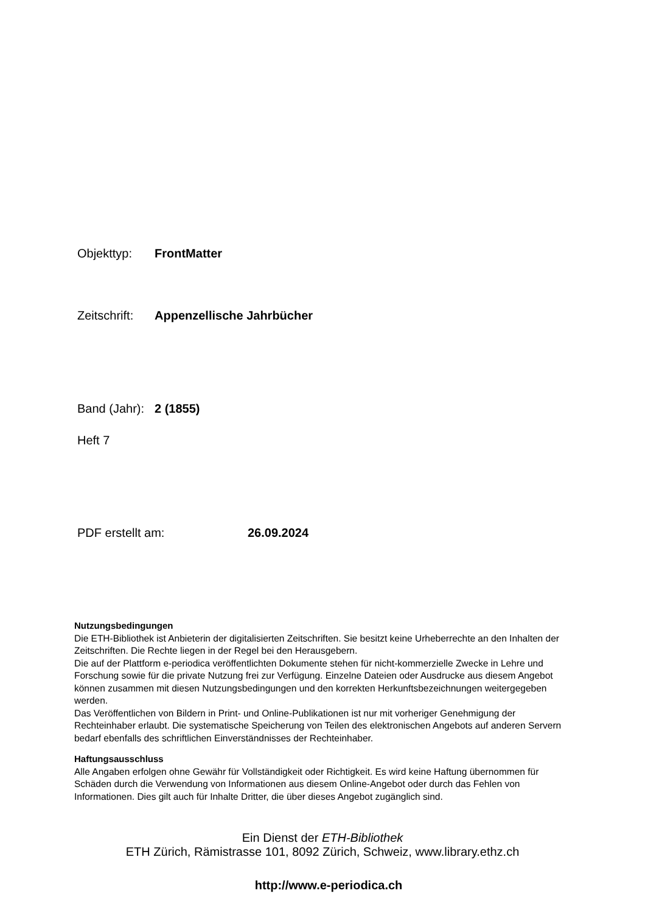Objekttyp: FrontMatter
Zeitschrift: Appenzellische Jahrbücher
Band (Jahr): 2 (1855)
Heft 7
PDF erstellt am: 26.09.2024
Nutzungsbedingungen
Die ETH-Bibliothek ist Anbieterin der digitalisierten Zeitschriften. Sie besitzt keine Urheberrechte an den Inhalten der Zeitschriften. Die Rechte liegen in der Regel bei den Herausgebern.
Die auf der Plattform e-periodica veröffentlichten Dokumente stehen für nicht-kommerzielle Zwecke in Lehre und Forschung sowie für die private Nutzung frei zur Verfügung. Einzelne Dateien oder Ausdrucke aus diesem Angebot können zusammen mit diesen Nutzungsbedingungen und den korrekten Herkunftsbezeichnungen weitergegeben werden.
Das Veröffentlichen von Bildern in Print- und Online-Publikationen ist nur mit vorheriger Genehmigung der Rechteinhaber erlaubt. Die systematische Speicherung von Teilen des elektronischen Angebots auf anderen Servern bedarf ebenfalls des schriftlichen Einverständnisses der Rechteinhaber.
Haftungsausschluss
Alle Angaben erfolgen ohne Gewähr für Vollständigkeit oder Richtigkeit. Es wird keine Haftung übernommen für Schäden durch die Verwendung von Informationen aus diesem Online-Angebot oder durch das Fehlen von Informationen. Dies gilt auch für Inhalte Dritter, die über dieses Angebot zugänglich sind.
Ein Dienst der ETH-Bibliothek
ETH Zürich, Rämistrasse 101, 8092 Zürich, Schweiz, www.library.ethz.ch
http://www.e-periodica.ch